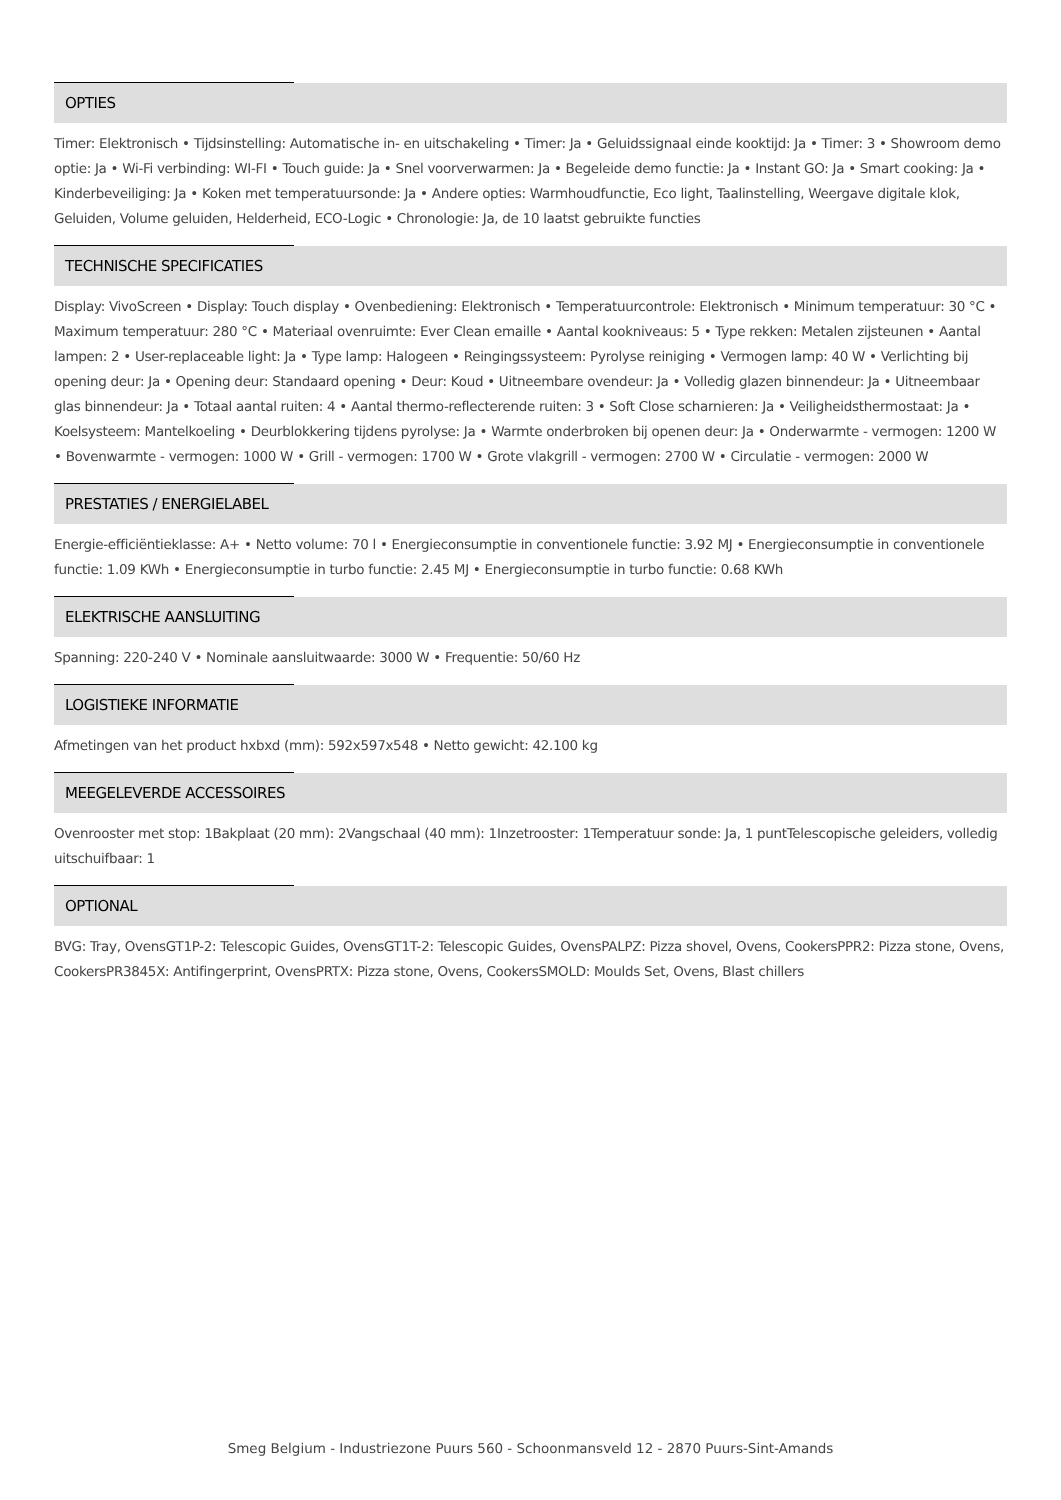OPTIES
Timer: Elektronisch • Tijdsinstelling: Automatische in- en uitschakeling • Timer: Ja • Geluidssignaal einde kooktijd: Ja • Timer: 3 • Showroom demo optie: Ja • Wi-Fi verbinding: WI-FI • Touch guide: Ja • Snel voorverwarmen: Ja • Begeleide demo functie: Ja • Instant GO: Ja • Smart cooking: Ja • Kinderbeveiliging: Ja • Koken met temperatuursonde: Ja • Andere opties: Warmhoudfunctie, Eco light, Taalinstelling, Weergave digitale klok, Geluiden, Volume geluiden, Helderheid, ECO-Logic • Chronologie: Ja, de 10 laatst gebruikte functies
TECHNISCHE SPECIFICATIES
Display: VivoScreen • Display: Touch display • Ovenbediening: Elektronisch • Temperatuurcontrole: Elektronisch • Minimum temperatuur: 30 °C • Maximum temperatuur: 280 °C • Materiaal ovenruimte: Ever Clean emaille • Aantal kookniveaus: 5 • Type rekken: Metalen zijsteunen • Aantal lampen: 2 • User-replaceable light: Ja • Type lamp: Halogeen • Reingingssysteem: Pyrolyse reiniging • Vermogen lamp: 40 W • Verlichting bij opening deur: Ja • Opening deur: Standaard opening • Deur: Koud • Uitneembare ovendeur: Ja • Volledig glazen binnendeur: Ja • Uitneembaar glas binnendeur: Ja • Totaal aantal ruiten: 4 • Aantal thermo-reflecterende ruiten: 3 • Soft Close scharnieren: Ja • Veiligheidsthermostaat: Ja • Koelsysteem: Mantelkoeling • Deurblokkering tijdens pyrolyse: Ja • Warmte onderbroken bij openen deur: Ja • Onderwarmte - vermogen: 1200 W • Bovenwarmte - vermogen: 1000 W • Grill - vermogen: 1700 W • Grote vlakgrill - vermogen: 2700 W • Circulatie - vermogen: 2000 W
PRESTATIES / ENERGIELABEL
Energie-efficiëntieklasse: A+ • Netto volume: 70 l • Energieconsumptie in conventionele functie: 3.92 MJ • Energieconsumptie in conventionele functie: 1.09 KWh • Energieconsumptie in turbo functie: 2.45 MJ • Energieconsumptie in turbo functie: 0.68 KWh
ELEKTRISCHE AANSLUITING
Spanning: 220-240 V • Nominale aansluitwaarde: 3000 W • Frequentie: 50/60 Hz
LOGISTIEKE INFORMATIE
Afmetingen van het product hxbxd (mm): 592x597x548 • Netto gewicht: 42.100 kg
MEEGELEVERDE ACCESSOIRES
Ovenrooster met stop: 1Bakplaat (20 mm): 2Vangschaal (40 mm): 1Inzetrooster: 1Temperatuur sonde: Ja, 1 puntTelescopische geleiders, volledig uitschuifbaar: 1
OPTIONAL
BVG: Tray, OvensGT1P-2: Telescopic Guides, OvensGT1T-2: Telescopic Guides, OvensPALPZ: Pizza shovel, Ovens, CookersPPR2: Pizza stone, Ovens, CookersPR3845X: Antifingerprint, OvensPRTX: Pizza stone, Ovens, CookersSMOLD: Moulds Set, Ovens, Blast chillers
Smeg Belgium - Industriezone Puurs 560 - Schoonmansveld 12 - 2870 Puurs-Sint-Amands